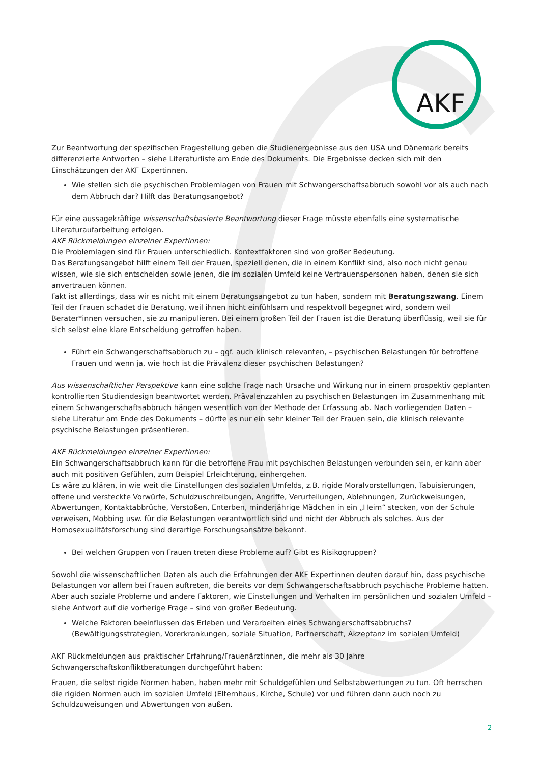AKF
Zur Beantwortung der spezifischen Fragestellung geben die Studienergebnisse aus den USA und Dänemark bereits differenzierte Antworten – siehe Literaturliste am Ende des Dokuments. Die Ergebnisse decken sich mit den Einschätzungen der AKF Expertinnen.
Wie stellen sich die psychischen Problemlagen von Frauen mit Schwangerschaftsabbruch sowohl vor als auch nach dem Abbruch dar? Hilft das Beratungsangebot?
Für eine aussagekräftige wissenschaftsbasierte Beantwortung dieser Frage müsste ebenfalls eine systematische Literaturaufarbeitung erfolgen.
AKF Rückmeldungen einzelner Expertinnen:
Die Problemlagen sind für Frauen unterschiedlich. Kontextfaktoren sind von großer Bedeutung.
Das Beratungsangebot hilft einem Teil der Frauen, speziell denen, die in einem Konflikt sind, also noch nicht genau wissen, wie sie sich entscheiden sowie jenen, die im sozialen Umfeld keine Vertrauenspersonen haben, denen sie sich anvertrauen können.
Fakt ist allerdings, dass wir es nicht mit einem Beratungsangebot zu tun haben, sondern mit Beratungszwang. Einem Teil der Frauen schadet die Beratung, weil ihnen nicht einfühlsam und respektvoll begegnet wird, sondern weil Berater*innen versuchen, sie zu manipulieren. Bei einem großen Teil der Frauen ist die Beratung überflüssig, weil sie für sich selbst eine klare Entscheidung getroffen haben.
Führt ein Schwangerschaftsabbruch zu – ggf. auch klinisch relevanten, – psychischen Belastungen für betroffene Frauen und wenn ja, wie hoch ist die Prävalenz dieser psychischen Belastungen?
Aus wissenschaftlicher Perspektive kann eine solche Frage nach Ursache und Wirkung nur in einem prospektiv geplanten kontrollierten Studiendesign beantwortet werden. Prävalenzzahlen zu psychischen Belastungen im Zusammenhang mit einem Schwangerschaftsabbruch hängen wesentlich von der Methode der Erfassung ab. Nach vorliegenden Daten – siehe Literatur am Ende des Dokuments – dürfte es nur ein sehr kleiner Teil der Frauen sein, die klinisch relevante psychische Belastungen präsentieren.
AKF Rückmeldungen einzelner Expertinnen:
Ein Schwangerschaftsabbruch kann für die betroffene Frau mit psychischen Belastungen verbunden sein, er kann aber auch mit positiven Gefühlen, zum Beispiel Erleichterung, einhergehen.
Es wäre zu klären, in wie weit die Einstellungen des sozialen Umfelds, z.B. rigide Moralvorstellungen, Tabuisierungen, offene und versteckte Vorwürfe, Schuldzuschreibungen, Angriffe, Verurteilungen, Ablehnungen, Zurückweisungen, Abwertungen, Kontaktabbrüche, Verstoßen, Enterben, minderjährige Mädchen in ein „Heim“ stecken, von der Schule verweisen, Mobbing usw. für die Belastungen verantwortlich sind und nicht der Abbruch als solches. Aus der Homosexualitätsforschung sind derartige Forschungsansätze bekannt.
Bei welchen Gruppen von Frauen treten diese Probleme auf? Gibt es Risikogruppen?
Sowohl die wissenschaftlichen Daten als auch die Erfahrungen der AKF Expertinnen deuten darauf hin, dass psychische Belastungen vor allem bei Frauen auftreten, die bereits vor dem Schwangerschaftsabbruch psychische Probleme hatten. Aber auch soziale Probleme und andere Faktoren, wie Einstellungen und Verhalten im persönlichen und sozialen Umfeld – siehe Antwort auf die vorherige Frage – sind von großer Bedeutung.
Welche Faktoren beeinflussen das Erleben und Verarbeiten eines Schwangerschaftsabbruchs? (Bewältigungsstrategien, Vorerkrankungen, soziale Situation, Partnerschaft, Akzeptanz im sozialen Umfeld)
AKF Rückmeldungen aus praktischer Erfahrung/Frauenärztinnen, die mehr als 30 Jahre Schwangerschaftskonfliktberatungen durchgeführt haben:
Frauen, die selbst rigide Normen haben, haben mehr mit Schuldgefühlen und Selbstabwertungen zu tun. Oft herrschen die rigiden Normen auch im sozialen Umfeld (Elternhaus, Kirche, Schule) vor und führen dann auch noch zu Schuldzuweisungen und Abwertungen von außen.
2